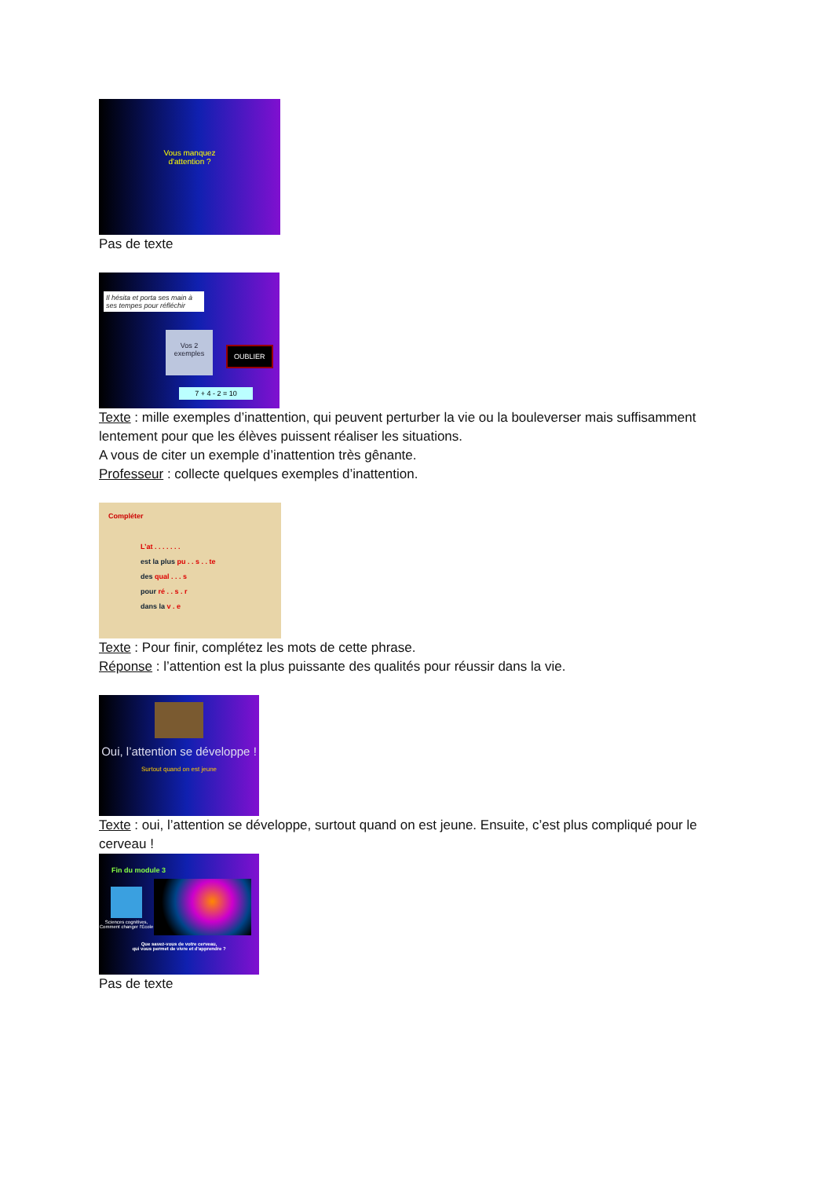Vous manquez
d'attention ?
Pas de texte
Il hésita et porta ses main à ses tempes pour réfléchir
Vos 2 exemples
OUBLIER
7 + 4 - 2 = 10
Texte : mille exemples d’inattention, qui peuvent perturber la vie ou la bouleverser mais suffisamment lentement pour que les élèves puissent réaliser les situations.
A vous de citer un exemple d’inattention très gênante.
Professeur : collecte quelques exemples d’inattention.
Compléter
L’at . . . . . . .
est la plus pu . . s . . te
des qual . . . s
pour ré . . s . r
dans la v . e
Texte : Pour finir, complétez les mots de cette phrase.
Réponse : l’attention est la plus puissante des qualités pour réussir dans la vie.
Oui, l’attention se développe !
Surtout quand on est jeune
Texte : oui, l’attention se développe, surtout quand on est jeune. Ensuite, c’est plus compliqué pour le cerveau !
Fin du module 3
Sciences cognitives, Comment changer l'École
Que savez-vous de votre cerveau,
qui vous permet de vivre et d'apprendre ?
Pas de texte